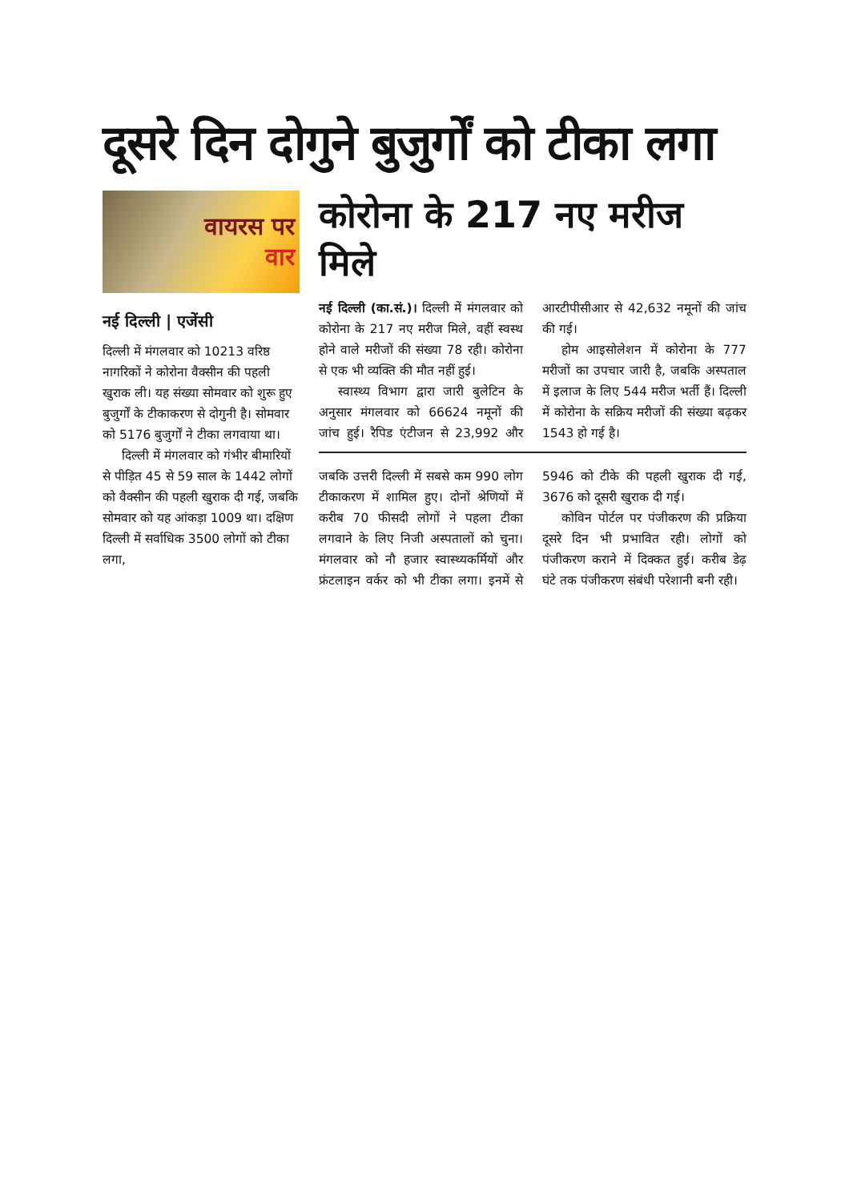दूसरे दिन दोगुने बुजुर्गों को टीका लगा
वायरस पर
वार
नई दिल्ली | एजेंसी
दिल्ली में मंगलवार को 10213 वरिष्ठ नागरिकों ने कोरोना वैक्सीन की पहली खुराक ली। यह संख्या सोमवार को शुरू हुए बुजुर्गों के टीकाकरण से दोगुनी है। सोमवार को 5176 बुजुर्गों ने टीका लगवाया था।
दिल्ली में मंगलवार को गंभीर बीमारियों से पीड़ित 45 से 59 साल के 1442 लोगों को वैक्सीन की पहली खुराक दी गई, जबकि सोमवार को यह आंकड़ा 1009 था। दक्षिण दिल्ली में सर्वाधिक 3500 लोगों को टीका लगा,
कोरोना के 217 नए मरीज मिले
नई दिल्ली (का.सं.)। दिल्ली में मंगलवार को कोरोना के 217 नए मरीज मिले, वहीं स्वस्थ होने वाले मरीजों की संख्या 78 रही। कोरोना से एक भी व्यक्ति की मौत नहीं हुई।
स्वास्थ्य विभाग द्वारा जारी बुलेटिन के अनुसार मंगलवार को 66624 नमूनों की जांच हुई। रैपिड एंटीजन से 23,992 और आरटीपीसीआर से 42,632 नमूनों की जांच की गई।
होम आइसोलेशन में कोरोना के 777 मरीजों का उपचार जारी है, जबकि अस्पताल में इलाज के लिए 544 मरीज भर्ती हैं। दिल्ली में कोरोना के सक्रिय मरीजों की संख्या बढ़कर 1543 हो गई है।
जबकि उत्तरी दिल्ली में सबसे कम 990 लोग टीकाकरण में शामिल हुए। दोनों श्रेणियों में करीब 70 फीसदी लोगों ने पहला टीका लगवाने के लिए निजी अस्पतालों को चुना। मंगलवार को नौ हजार स्वास्थ्यकर्मियों और फ्रंटलाइन वर्कर को भी टीका लगा। इनमें से 5946 को टीके की पहली खुराक दी गई, 3676 को दूसरी खुराक दी गई।
कोविन पोर्टल पर पंजीकरण की प्रक्रिया दूसरे दिन भी प्रभावित रही। लोगों को पंजीकरण कराने में दिक्कत हुई। करीब डेढ़ घंटे तक पंजीकरण संबंधी परेशानी बनी रही।